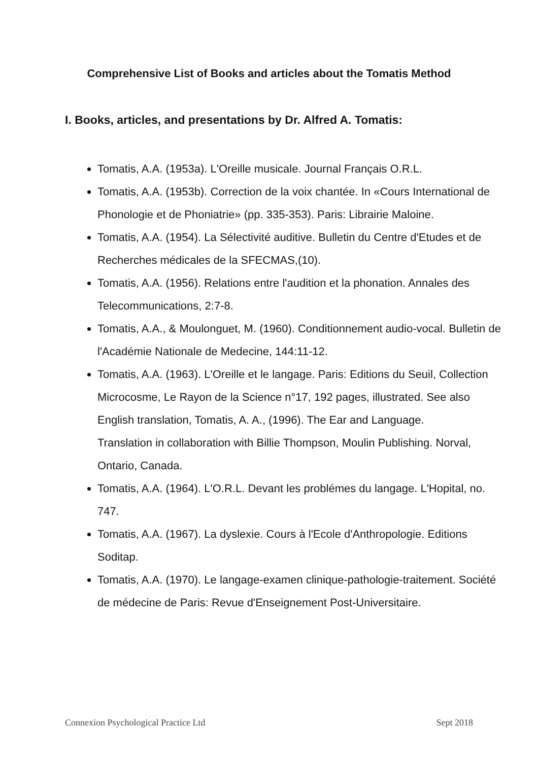Comprehensive List of Books and articles about the Tomatis Method
I. Books, articles, and presentations by Dr. Alfred A. Tomatis:
Tomatis, A.A. (1953a). L'Oreille musicale. Journal Français O.R.L.
Tomatis, A.A. (1953b). Correction de la voix chantée. In «Cours International de Phonologie et de Phoniatrie» (pp. 335-353). Paris: Librairie Maloine.
Tomatis, A.A. (1954). La Sélectivité auditive. Bulletin du Centre d'Etudes et de Recherches médicales de la SFECMAS,(10).
Tomatis, A.A. (1956). Relations entre l'audition et la phonation. Annales des Telecommunications, 2:7-8.
Tomatis, A.A., & Moulonguet, M. (1960). Conditionnement audio-vocal. Bulletin de l'Académie Nationale de Medecine, 144:11-12.
Tomatis, A.A. (1963). L'Oreille et le langage. Paris: Editions du Seuil, Collection Microcosme, Le Rayon de la Science n°17, 192 pages, illustrated. See also English translation, Tomatis, A. A., (1996). The Ear and Language.
Translation in collaboration with Billie Thompson, Moulin Publishing. Norval, Ontario, Canada.
Tomatis, A.A. (1964). L'O.R.L. Devant les problémes du langage. L'Hopital, no. 747.
Tomatis, A.A. (1967). La dyslexie. Cours à l'Ecole d'Anthropologie. Editions Soditap.
Tomatis, A.A. (1970). Le langage-examen clinique-pathologie-traitement. Société de médecine de Paris: Revue d'Enseignement Post-Universitaire.
Connexion Psychological Practice Ltd Sept 2018